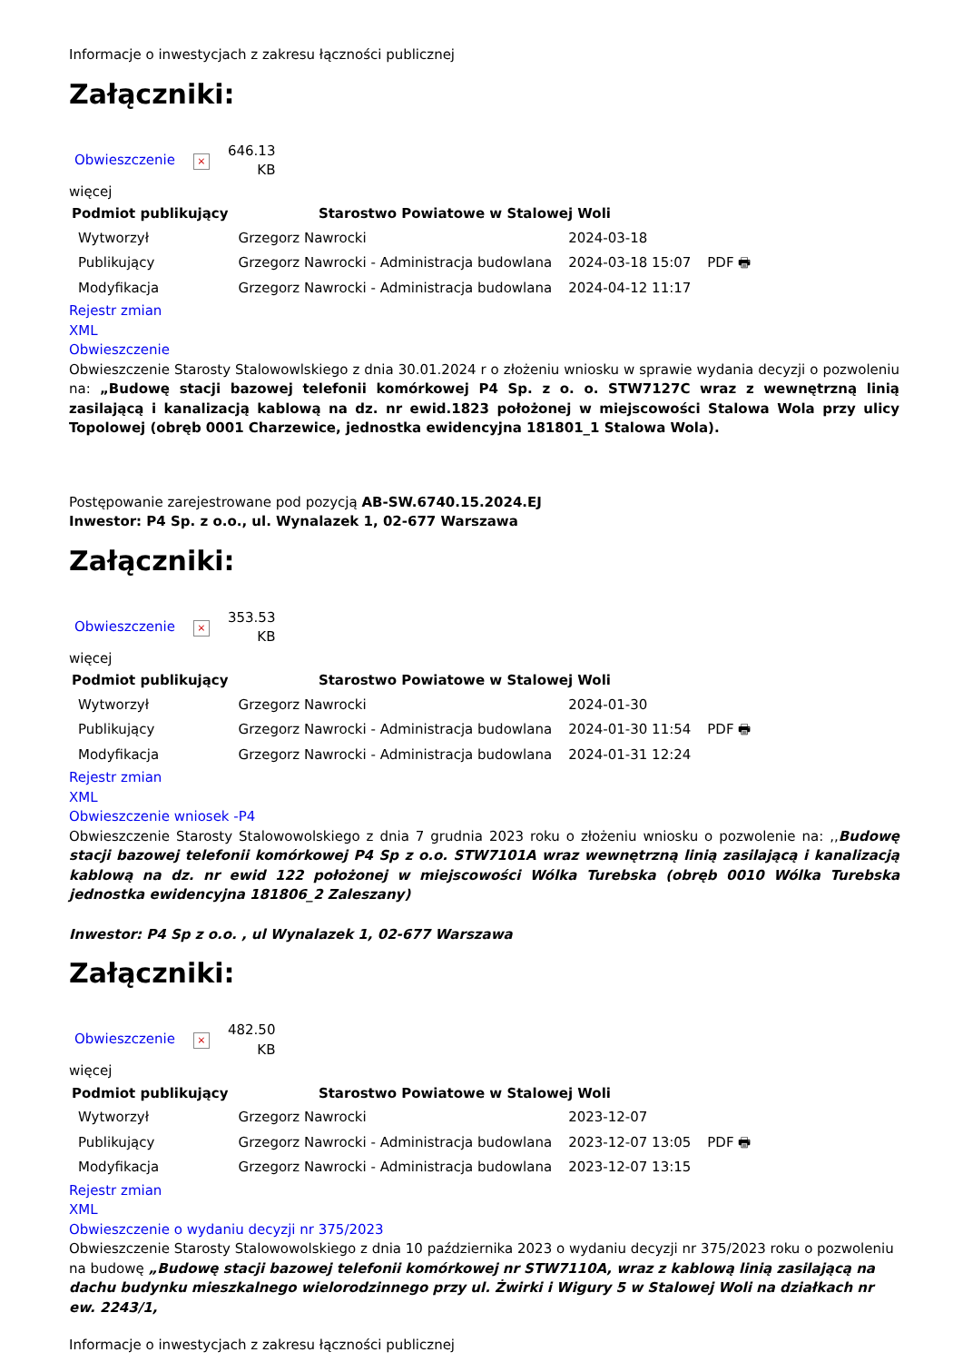Informacje o inwestycjach z zakresu łączności publicznej
Załączniki:
| Obwieszczenie | × | 646.13 KB |
więcej
| Podmiot publikujący | Starostwo Powiatowe w Stalowej Woli | | |
| Wytworzył | Grzegorz Nawrocki | 2024-03-18 | PDF 🖶 |
| Publikujący | Grzegorz Nawrocki - Administracja budowlana | 2024-03-18 15:07 | |
| Modyfikacja | Grzegorz Nawrocki - Administracja budowlana | 2024-04-12 11:17 | |
Rejestr zmian
XML
Obwieszczenie
Obwieszczenie Starosty Stalowowlskiego z dnia 30.01.2024 r o złożeniu wniosku w sprawie wydania decyzji o pozwoleniu na: „Budowę stacji bazowej telefonii komórkowej P4 Sp. z o. o. STW7127C wraz z wewnętrzną linią zasilającą i kanalizacją kablową na dz. nr ewid.1823 położonej w miejscowości Stalowa Wola przy ulicy Topolowej (obręb 0001 Charzewice, jednostka ewidencyjna 181801_1 Stalowa Wola).
Postępowanie zarejestrowane pod pozycją AB-SW.6740.15.2024.EJ
Inwestor: P4 Sp. z o.o., ul. Wynalazek 1, 02-677 Warszawa
Załączniki:
| Obwieszczenie | × | 353.53 KB |
więcej
| Podmiot publikujący | Starostwo Powiatowe w Stalowej Woli | | |
| Wytworzył | Grzegorz Nawrocki | 2024-01-30 | PDF 🖶 |
| Publikujący | Grzegorz Nawrocki - Administracja budowlana | 2024-01-30 11:54 | |
| Modyfikacja | Grzegorz Nawrocki - Administracja budowlana | 2024-01-31 12:24 | |
Rejestr zmian
XML
Obwieszczenie wniosek -P4
Obwieszczenie Starosty Stalowowolskiego z dnia 7 grudnia 2023 roku o złożeniu wniosku o pozwolenie na: ,,Budowę stacji bazowej telefonii komórkowej P4 Sp z o.o. STW7101A wraz wewnętrzną linią zasilającą i kanalizacją kablową na dz. nr ewid 122 położonej w miejscowości Wólka Turebska (obręb 0010 Wólka Turebska jednostka ewidencyjna 181806_2 Zaleszany)
Inwestor: P4 Sp z o.o. , ul Wynalazek 1, 02-677 Warszawa
Załączniki:
| Obwieszczenie | × | 482.50 KB |
więcej
| Podmiot publikujący | Starostwo Powiatowe w Stalowej Woli | | |
| Wytworzył | Grzegorz Nawrocki | 2023-12-07 | PDF 🖶 |
| Publikujący | Grzegorz Nawrocki - Administracja budowlana | 2023-12-07 13:05 | |
| Modyfikacja | Grzegorz Nawrocki - Administracja budowlana | 2023-12-07 13:15 | |
Rejestr zmian
XML
Obwieszczenie o wydaniu decyzji nr 375/2023
Obwieszczenie Starosty Stalowowolskiego z dnia 10 października 2023 o wydaniu decyzji nr 375/2023 roku o pozwoleniu na budowę „Budowę stacji bazowej telefonii komórkowej nr STW7110A, wraz z kablową linią zasilającą na dachu budynku mieszkalnego wielorodzinnego przy ul. Żwirki i Wigury 5 w Stalowej Woli na działkach nr ew. 2243/1,
Informacje o inwestycjach z zakresu łączności publicznej